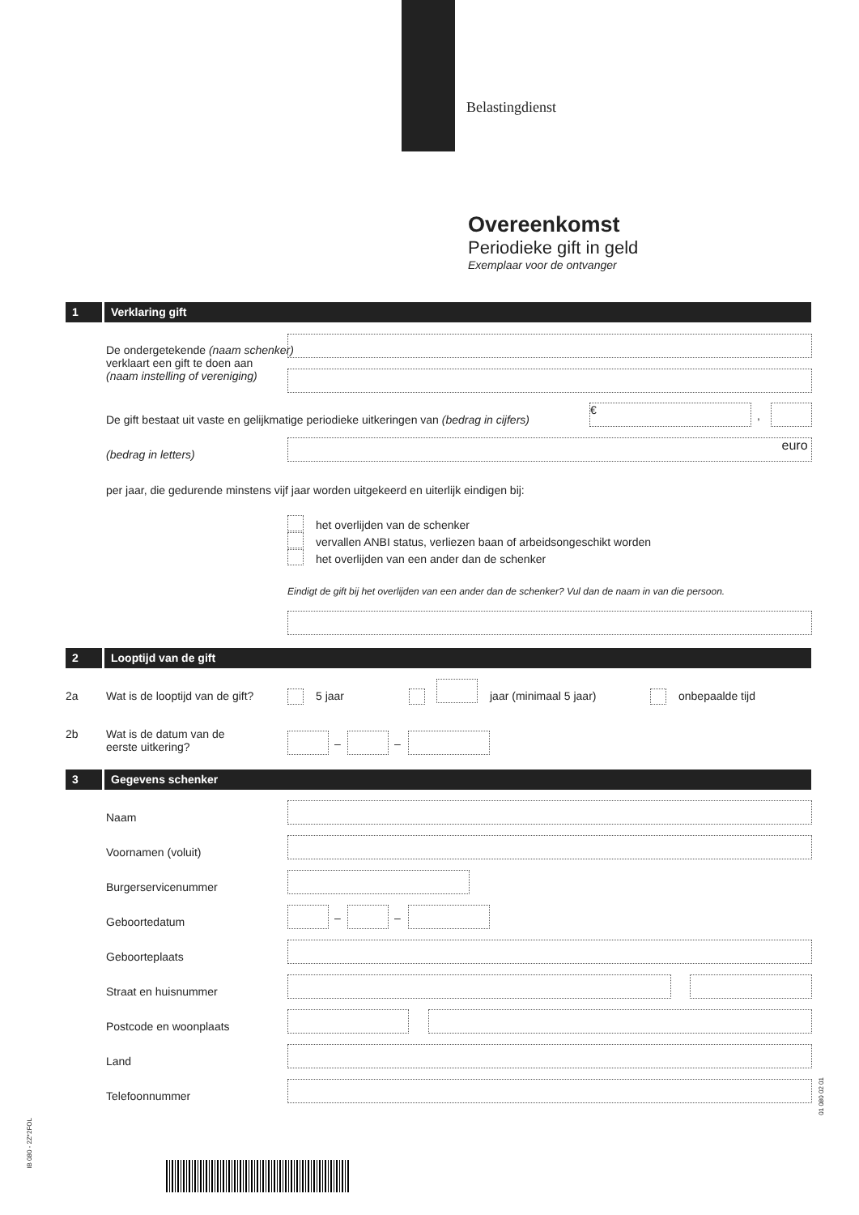Belastingdienst
Overeenkomst
Periodieke gift in geld
Exemplaar voor de ontvanger
1 Verklaring gift
De ondergetekende (naam schenker)
verklaart een gift te doen aan
(naam instelling of vereniging)
De gift bestaat uit vaste en gelijkmatige periodieke uitkeringen van (bedrag in cijfers)
€ ,
(bedrag in letters)
euro
per jaar, die gedurende minstens vijf jaar worden uitgekeerd en uiterlijk eindigen bij:
het overlijden van de schenker
vervallen ANBI status, verliezen baan of arbeidsongeschikt worden
het overlijden van een ander dan de schenker
Eindigt de gift bij het overlijden van een ander dan de schenker? Vul dan de naam in van die persoon.
2 Looptijd van de gift
2a
Wat is de looptijd van de gift?
5 jaar jaar (minimaal 5 jaar) onbepaalde tijd
2b
Wat is de datum van de
eerste uitkering?
– –
3 Gegevens schenker
Naam
Voornamen (voluit)
Burgerservicenummer
Geboortedatum – –
Geboorteplaats
Straat en huisnummer
Postcode en woonplaats
Land
Telefoonnummer
IB 080 - 2Z*2FOL
01 080 02 01